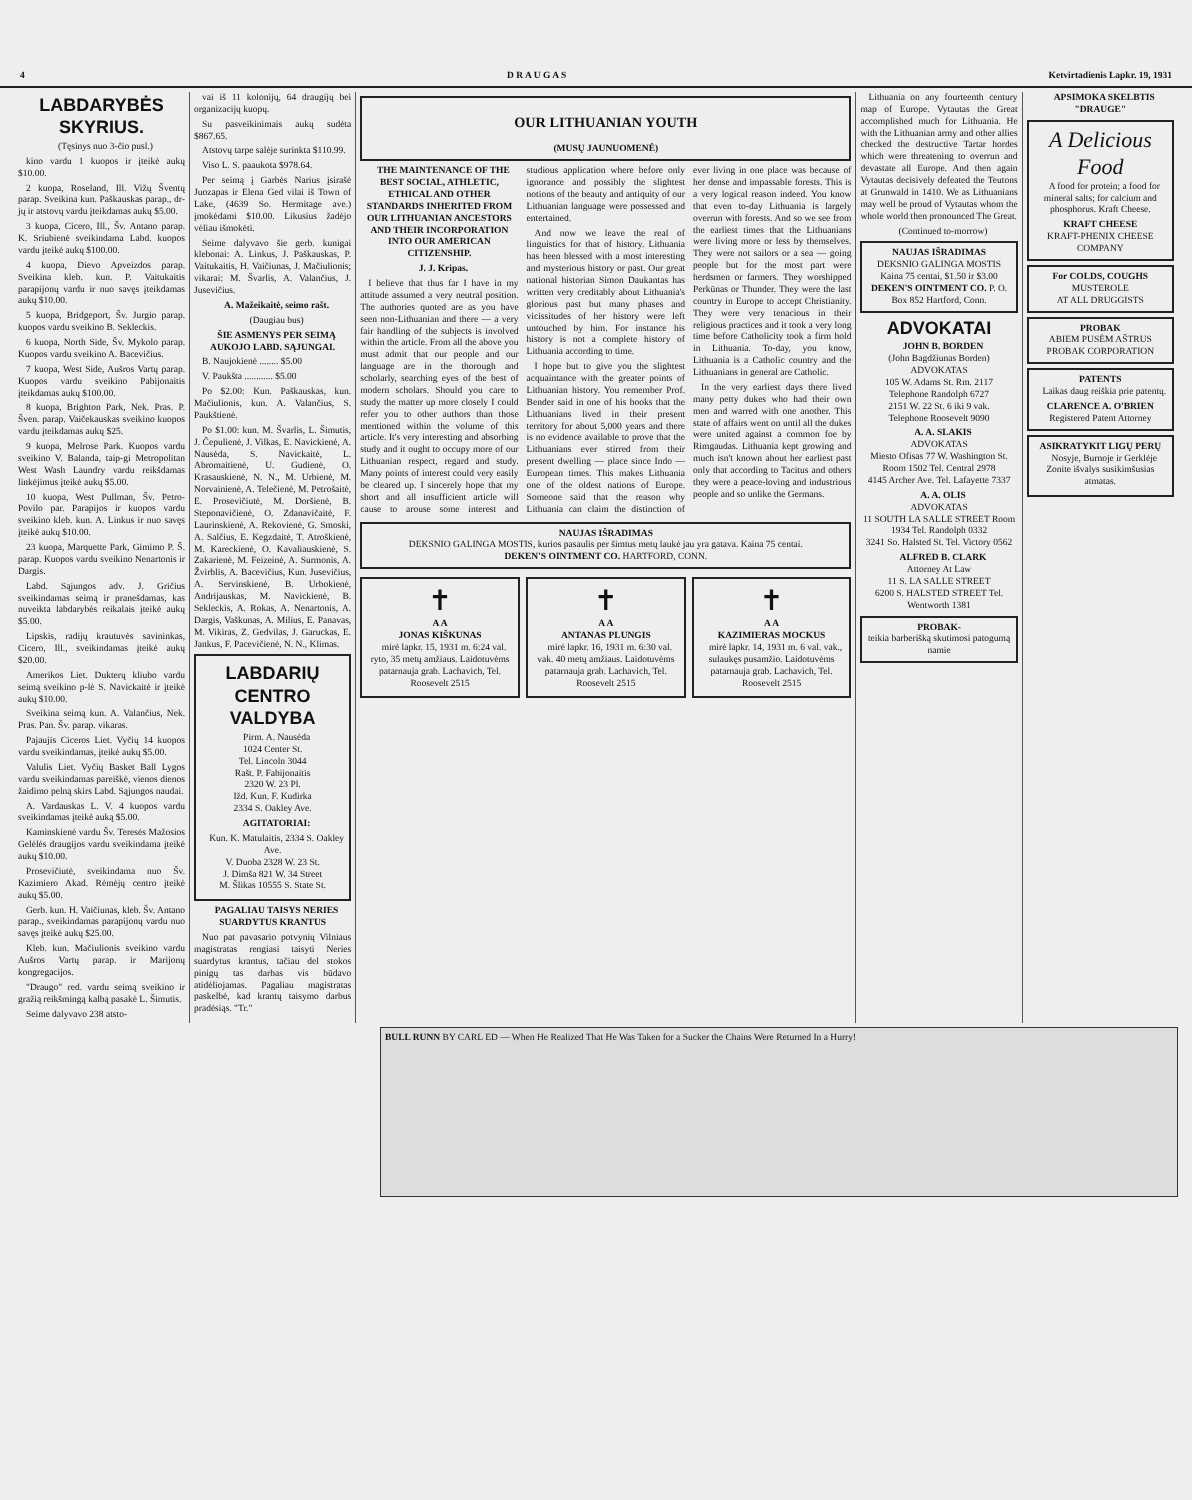4 D R A U G A S Ketvirtadienis Lapkr. 19, 1931
LABDARYBĖS SKYRIUS.
(Tęsinys nuo 3-čio pusl.)
kino vardu 1 kuopos ir įteikė aukų $10.00.
2 kuopa, Roseland, Ill. Vižų Šventų parap. Sveikina kun. Paškauskas parap., dr-jų ir atstovų vardu įteikdamas aukų $5.00.
3 kuopa, Cicero, Ill., Šv. Antano parap. K. Sriubienė sveikindama Labd. kuopos vardu įteikė aukų $100.00.
4 kuopa, Dievo Apveizdos parap. Sveikina kleb. kun. P. Vaitukaitis parapijonų vardu ir nuo savęs įteikdamas aukų $10.00.
5 kuopa, Bridgeport, Šv. Jurgio parap. kuopos vardu sveikino B. Sekleckis.
6 kuopa, North Side, Šv. Mykolo parap. Kuopos vardu sveikino A. Bacevičius.
7 kuopa, West Side, Aušros Vartų parap. Kuopos vardu sveikino Pabijonaitis įteikdamas aukų $100.00.
8 kuopa, Brighton Park, Nek. Pras. P. Šven. parap. Vaičekauskas sveikino kuopos vardu įteikdamas aukų $25.
9 kuopa, Melrose Park. Kuopos vardu sveikino V. Balanda, taip-gi Metropolitan West Wash Laundry vardu reikšdamas linkėjimus įteikė aukų $5.00.
10 kuopa, West Pullman, Šv. Petro-Povilo par. Parapijos ir kuopos vardu sveikino kleb. kun. A. Linkus ir nuo savęs įteikė aukų $10.00.
23 kuopa, Marquette Park, Gimimo P. Š. parap. Kuopos vardu sveikino Nenartonis ir Dargis.
Labd. Sąjungos adv. J. Gričius sveikindamas seimą ir pranešdamas, kas nuveikta labdarybės reikalais įteikė aukų $5.00.
Lipskis, radijų krautuvės savininkas, Cicero, Ill., sveikindamas įteikė aukų $20.00.
Amerikos Liet. Dukterų kliubo vardu seimą sveikino p-lė S. Navickaitė ir įteikė aukų $10.00.
Sveikina seimą kun. A. Valančius, Nek. Pras. Pan. Šv. parap. vikaras.
Pajaujis Ciceros Liet. Vyčių 14 kuopos vardu sveikindamas, įteikė aukų $5.00.
Valulis Liet. Vyčių Basket Ball Lygos vardu sveikindamas pareiškė, vienos dienos žaidimo pelną skirs Labd. Sąjungos naudai.
A. Vardauskas L. V. 4 kuopos vardu sveikindamas įteikė auką $5.00.
Kaminskienė vardu Šv. Teresės Mažosios Gelėlės draugijos vardu sveikindama įteikė aukų $10.00.
Prosevičiutė, sveikindama nuo Šv. Kazimiero Akad. Rėmėjų centro įteikė aukų $5.00.
Gerb. kun. H. Vaičiunas, kleb. Šv. Antano parap., sveikindamas parapijonų vardu nuo savęs įteikė aukų $25.00.
Kleb. kun. Mačiulionis sveikino vardu Aušros Vartų parap. ir Marijonų kongregacijos.
"Draugo" red. vardu seimą sveikino ir gražią reikšmingą kalbą pasakė L. Šimutis.
Seime dalyvavo 238 atsto-
vai iš 11 kolonijų, 64 draugijų bei organizacijų kuopų.
Su pasveikinimais aukų sudėta $867.65.
Atstovų tarpe salėje surinkta $110.99.
Viso L. S. paaukota $978.64.
Per seimą į Garbės Narius įsirašė Juozapas ir Elena Ged vilai iš Town of Lake, (4639 So. Hermitage ave.) įmokėdami $10.00. Likusius žadėjo vėliau išmokėti.
Seime dalyvavo šie gerb. kunigai klebonai: A. Linkus, J. Paškauskas, P. Vaitukaitis, H. Vaičiunas, J. Mačiulionis; vikarai: M. Švarlis, A. Valančius, J. Jusevičius.
A. Mažeikaitė, seimo rašt.
(Daugiau bus)
ŠIE ASMENYS PER SEIMĄ AUKOJO LABD. SĄJUNGAI.
B. Naujokienė ........ $5.00
V. Paukšta ............ $5.00
Po $2.00: Kun. Paškauskas, kun. Mačiulionis, kun. A. Valančius, S. Paukštienė.
Po $1.00: kun. M. Švarlis, L. Šimutis, J. Čepulienė, J. Vilkas, E. Navickienė, A. Nausėda, S. Navickaitė, L. Abromaitienė, U. Gudienė, O. Krasauskienė, N. N., M. Urbienė, M. Norvainienė, A. Telečienė, M. Petrošaitė, E. Prosevičiutė, M. Doršienė, B. Steponavičienė, O. Zdanavičaitė, F. Laurinskienė, A. Rekovienė, G. Smoski, A. Salčius, E. Kegzdaitė, T. Atroškienė, M. Kareckienė, O. Kavaliauskienė, S. Zakarienė, M. Feizeinė, A. Surmonis, A. Žvirblis, A. Bacevičius, Kun. Jusevičius, A. Servinskienė, B. Urbokienė, Andrijauskas, M. Navickienė, B. Sekleckis, A. Rokas, A. Nenartonis, A. Dargis, Vaškunas, A. Milius, E. Panavas, M. Vikiras, Z. Gedvilas, J. Garuckas, E. Jankus, F. Pacevičienė, N. N., Klimas.
LABDARIŲ CENTRO VALDYBA
Pirm. A. Nausėda
1024 Center St.
Tel. Lincoln 3044
Rašt. P. Fabijonaitis
2320 W. 23 Pl.
Ižd. Kun. F. Kudirka
2334 S. Oakley Ave.
AGITATORIAI:
Kun. K. Matulaitis, 2334 S. Oakley Ave.
V. Duoba 2328 W. 23 St.
J. Dimša 821 W. 34 Street
M. Šlikas 10555 S. State St.
PAGALIAU TAISYS NERIES SUARDYTUS KRANTUS
Nuo pat pavasario potvynių Vilniaus magistratas rengiasi taisyti Neries suardytus krantus, tačiau del stokos pinigų tas darbas vis būdavo atidėliojamas. Pagaliau magistratas paskelbė, kad krantų taisymo darbus pradėsiąs. "Tr."
OUR LITHUANIAN YOUTH
(MUSŲ JAUNUOMENĖ)
THE MAINTENANCE OF THE BEST SOCIAL, ATHLETIC, ETHICAL AND OTHER STANDARDS INHERITED FROM OUR LITHUANIAN ANCESTORS AND THEIR INCORPORATION INTO OUR AMERICAN CITIZENSHIP.
J. J. Kripas.
I believe that thus far I have in my attitude assumed a very neutral position. The authories quoted are as you have seen non-Lithuanian and there — a very fair handling of the subjects is involved within the article. From all the above you must admit that our people and our language are in the thorough and scholarly, searching eyes of the best of modern scholars. Should you care to study the matter up more closely I could refer you to other authors than those mentioned within the volume of this article. It's very interesting and absorbing study and it ought to occupy more of our Lithuanian respect, regard and study. Many points of interest could very easily be cleared up. I sincerely hope that my short and all insufficient article will cause to arouse some interest and studious application where before only ignorance and possibly the slightest notions of the beauty and antiquity of our Lithuanian language were possessed and entertained.
And now we leave the real of linguistics for that of history. Lithuania has been blessed with a most interesting and mysterious history or past. Our great national historian Simon Daukantas has written very creditably about Lithuania's glorious past but many phases and vicissitudes of her history were left untouched by him. For instance his history is not a complete history of Lithuania according to time.
I hope but to give you the slightest acquaintance with the greater points of Lithuanian history. You remember Prof. Bender said in one of his books that the Lithuanians lived in their present territory for about 5,000 years and there is no evidence available to prove that the Lithuanians ever stirred from their present dwelling — place since Indo — European times. This makes Lithuania one of the oldest nations of Europe. Someone said that the reason why Lithuania can claim the distinction of ever living in one place was because of her dense and impassable forests. This is a very logical reason indeed. You know that even to-day Lithuania is largely overrun with forests. And so we see from the earliest times that the Lithuanians were living more or less by themselves. They were not sailors or a sea — going people but for the most part were herdsmen or farmers. They worshipped Perkūnas or Thunder. They were the last country in Europe to accept Christianity. They were very tenacious in their religious practices and it took a very long time before Catholicity took a firm hold in Lithuania. To-day, you know, Lithuania is a Catholic country and the Lithuanians in general are Catholic.
In the very earliest days there lived many petty dukes who had their own men and warred with one another. This state of affairs went on until all the dukes were united against a common foe by Rimgaudas. Lithuania kept growing and much isn't known about her earliest past only that according to Tacitus and others they were a peace-loving and industrious people and so unlike the Germans.
NAUJAS IŠRADIMAS
DEKSNIO GALINGA MOSTIS, kurios pasaulis per šimtus metų laukė jau yra gatava. Kaina 75 centai.
DEKEN'S OINTMENT CO. HARTFORD, CONN.
✝
A A
JONAS KIŠKUNAS
mirė lapkr. 15, 1931 m. 6:24 val. ryto, 35 metų amžiaus. Laidotuvėms patarnauja grab. Lachavich, Tel. Roosevelt 2515
✝
A A
ANTANAS PLUNGIS
mirė lapkr. 16, 1931 m. 6:30 val. vak. 40 metų amžiaus. Laidotuvėms patarnauja grab. Lachavich, Tel. Roosevelt 2515
✝
A A
KAZIMIERAS MOCKUS
mirė lapkr. 14, 1931 m. 6 val. vak., sulaukęs pusamžio. Laidotuvėms patarnauja grab. Lachavich, Tel. Roosevelt 2515
Lithuania on any fourteenth century map of Europe. Vytautas the Great accomplished much for Lithuania. He with the Lithuanian army and other allies checked the destructive Tartar hordes which were threatening to overrun and devastate all Europe. And then again Vytautas decisively defeated the Teutons at Grunwald in 1410. We as Lithuanians may well be proud of Vytautas whom the whole world then pronounced The Great.
(Continued to-morrow)
NAUJAS IŠRADIMAS
DEKSNIO GALINGA MOSTIS
Kaina 75 centai, $1.50 ir $3.00
DEKEN'S OINTMENT CO. P. O. Box 852 Hartford, Conn.
ADVOKATAI
JOHN B. BORDEN
(John Bagdžiunas Borden)
ADVOKATAS
105 W. Adams St. Rm. 2117
Telephone Randolph 6727
2151 W. 22 St. 6 iki 9 vak.
Telephone Roosevelt 9090
A. A. SLAKIS
ADVOKATAS
Miesto Ofisas 77 W. Washington St. Room 1502 Tel. Central 2978
4145 Archer Ave. Tel. Lafayette 7337
A. A. OLIS
ADVOKATAS
11 SOUTH LA SALLE STREET Room 1934 Tel. Randolph 0332
3241 So. Halsted St. Tel. Victory 0562
ALFRED B. CLARK
Attorney At Law
11 S. LA SALLE STREET
6200 S. HALSTED STREET Tel. Wentworth 1381
PROBAK-
teikia barberišką skutimosi patogumą namie
APSIMOKA SKELBTIS "DRAUGE"
A Delicious Food
A food for protein; a food for mineral salts; for calcium and phosphorus. Kraft Cheese.
KRAFT CHEESE
KRAFT-PHENIX CHEESE COMPANY
For COLDS, COUGHS
MUSTEROLE
AT ALL DRUGGISTS
PROBAK
ABIEM PUSĖM AŠTRUS
PROBAK CORPORATION
PATENTS
Laikas daug reiškia prie patentų.
CLARENCE A. O'BRIEN
Registered Patent Attorney
ASIKRATYKIT LIGŲ PERŲ
Nosyje, Burnoje ir Gerklėje Zonite išvalys susikimšusias atmatas.
BULL RUNN BY CARL ED — When He Realized That He Was Taken for a Sucker the Chains Were Returned In a Hurry!